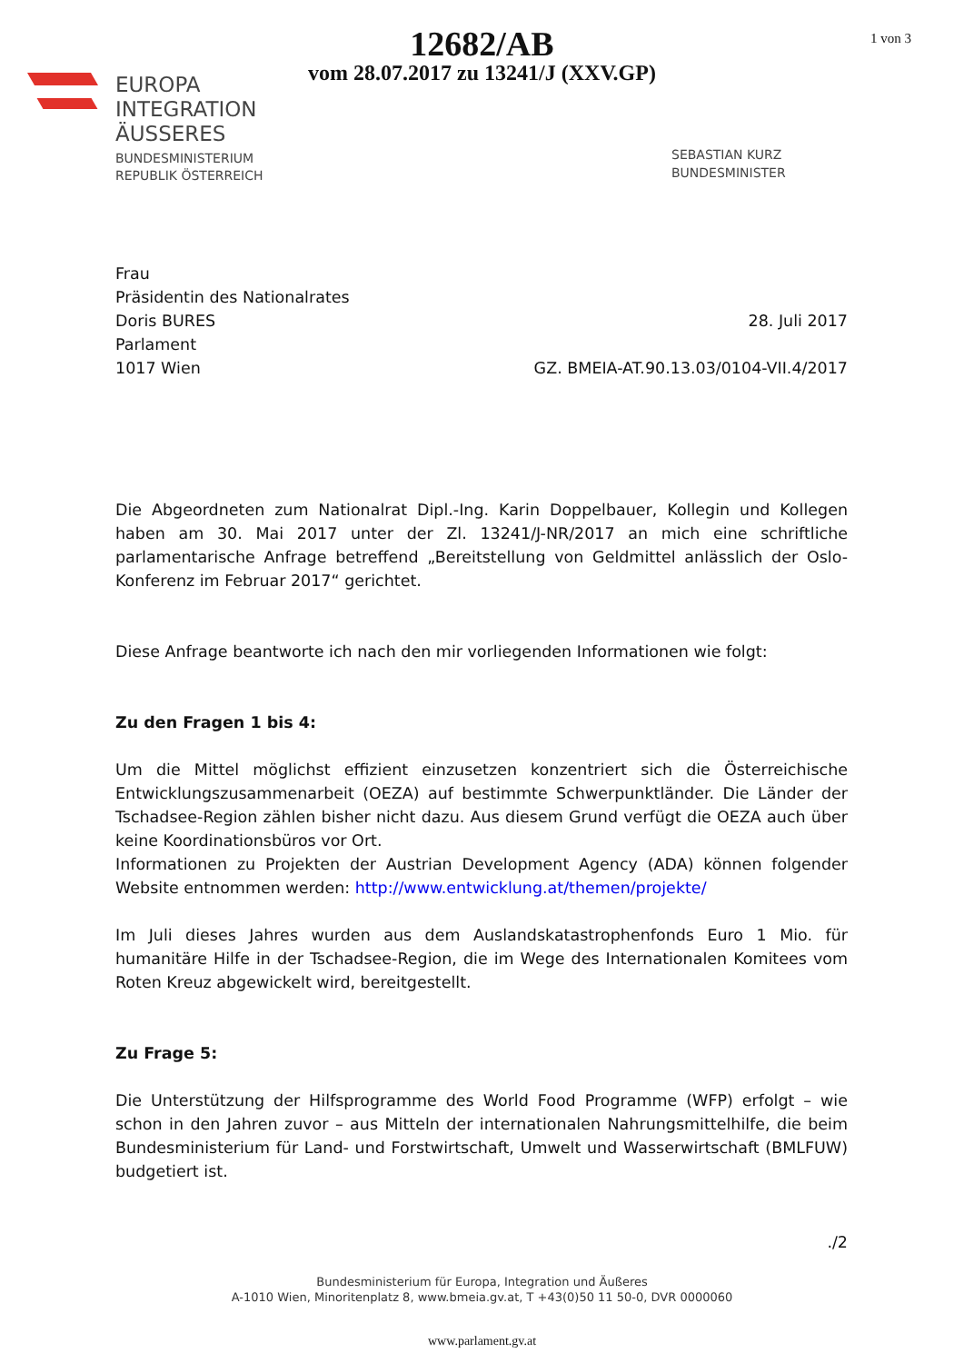12682/AB
vom 28.07.2017 zu 13241/J (XXV.GP)
1 von 3
EUROPA
INTEGRATION
ÄUSSERES
BUNDESMINISTERIUM
REPUBLIK ÖSTERREICH
SEBASTIAN KURZ
BUNDESMINISTER
Frau
Präsidentin des Nationalrates
Doris BURES
Parlament
1017 Wien
28. Juli 2017
GZ. BMEIA-AT.90.13.03/0104-VII.4/2017
Die Abgeordneten zum Nationalrat Dipl.-Ing. Karin Doppelbauer, Kollegin und Kollegen haben am 30. Mai 2017 unter der Zl. 13241/J-NR/2017 an mich eine schriftliche parlamentarische Anfrage betreffend „Bereitstellung von Geldmittel anlässlich der Oslo-Konferenz im Februar 2017“ gerichtet.
Diese Anfrage beantworte ich nach den mir vorliegenden Informationen wie folgt:
Zu den Fragen 1 bis 4:
Um die Mittel möglichst effizient einzusetzen konzentriert sich die Österreichische Entwicklungszusammenarbeit (OEZA) auf bestimmte Schwerpunktländer. Die Länder der Tschadsee-Region zählen bisher nicht dazu. Aus diesem Grund verfügt die OEZA auch über keine Koordinationsbüros vor Ort.
Informationen zu Projekten der Austrian Development Agency (ADA) können folgender Website entnommen werden: http://www.entwicklung.at/themen/projekte/
Im Juli dieses Jahres wurden aus dem Auslandskatastrophenfonds Euro 1 Mio. für humanitäre Hilfe in der Tschadsee-Region, die im Wege des Internationalen Komitees vom Roten Kreuz abgewickelt wird, bereitgestellt.
Zu Frage 5:
Die Unterstützung der Hilfsprogramme des World Food Programme (WFP) erfolgt – wie schon in den Jahren zuvor – aus Mitteln der internationalen Nahrungsmittelhilfe, die beim Bundesministerium für Land- und Forstwirtschaft, Umwelt und Wasserwirtschaft (BMLFUW) budgetiert ist.
./2
Bundesministerium für Europa, Integration und Äußeres
A-1010 Wien, Minoritenplatz 8, www.bmeia.gv.at, T +43(0)50 11 50-0, DVR 0000060
www.parlament.gv.at